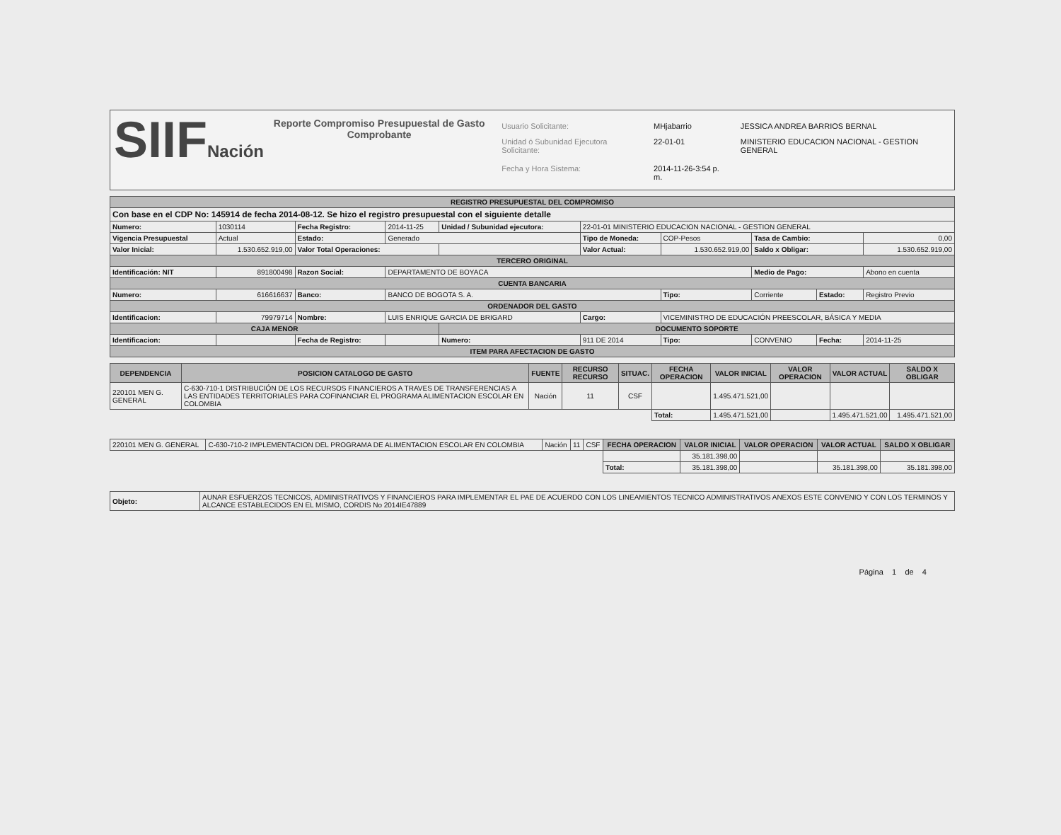SIIFNación
Reporte Compromiso Presupuestal de Gasto
Comprobante
| Usuario Solicitante: | MHjabarrio | JESSICA ANDREA BARRIOS BERNAL |
| Unidad ó Subunidad Ejecutora Solicitante: | 22-01-01 | MINISTERIO EDUCACION NACIONAL - GESTION GENERAL |
| Fecha y Hora Sistema: | 2014-11-26-3:54 p. m. | |
| REGISTRO PRESUPUESTAL DEL COMPROMISO | | | | | | | | | |
| Con base en el CDP No: 145914 de fecha 2014-08-12. Se hizo el registro presupuestal con el siguiente detalle | | | | | | | | | |
| Numero: | 1030114 | Fecha Registro: | 2014-11-25 | Unidad / Subunidad ejecutora: | 22-01-01 MINISTERIO EDUCACION NACIONAL - GESTION GENERAL | | | | |
| Vigencia Presupuestal | Actual | Estado: | Generado | | Tipo de Moneda: | COP-Pesos | Tasa de Cambio: | | 0,00 |
| Valor Inicial: | 1.530.652.919,00 | Valor Total Operaciones: | | | Valor Actual: | 1.530.652.919,00 | Saldo x Obligar: | | 1.530.652.919,00 |
| TERCERO ORIGINAL | | | | | | | | | |
| Identificación: NIT | 891800498 | Razon Social: | DEPARTAMENTO DE BOYACA | | | | Medio de Pago: | | Abono en cuenta |
| CUENTA BANCARIA | | | | | | | | | |
| Numero: | 616616637 | Banco: | BANCO DE BOGOTA S. A. | | | Tipo: | Corriente | Estado: | Registro Previo |
| ORDENADOR DEL GASTO | | | | | | | | | |
| Identificacion: | 79979714 | Nombre: | LUIS ENRIQUE GARCIA DE BRIGARD | | Cargo: | VICEMINISTRO DE EDUCACIÓN PREESCOLAR, BÁSICA Y MEDIA | | | |
| CAJA MENOR | | | | DOCUMENTO SOPORTE | | | | | |
| Identificacion: | | Fecha de Registro: | | Numero: | 911 DE 2014 | Tipo: | CONVENIO | Fecha: | 2014-11-25 |
| ITEM PARA AFECTACION DE GASTO | | | | | | | | | |
| DEPENDENCIA | POSICION CATALOGO DE GASTO | FUENTE | RECURSO RECURSO | SITUAC. | FECHA OPERACION | VALOR INICIAL | VALOR OPERACION | VALOR ACTUAL | SALDO X OBLIGAR |
| --- | --- | --- | --- | --- | --- | --- | --- | --- | --- |
| 220101 MEN G. GENERAL | C-630-710-1 DISTRIBUCIÓN DE LOS RECURSOS FINANCIEROS A TRAVES DE TRANSFERENCIAS A LAS ENTIDADES TERRITORIALES PARA COFINANCIAR EL PROGRAMA ALIMENTACION ESCOLAR EN COLOMBIA | Nación | 11 | CSF | | 1.495.471.521,00 | | | |
| | | | | | Total: | 1.495.471.521,00 | | 1.495.471.521,00 | 1.495.471.521,00 |
| 220101 MEN G. GENERAL | C-630-710-2 IMPLEMENTACION DEL PROGRAMA DE ALIMENTACION ESCOLAR EN COLOMBIA | Nación | 11 | CSF | FECHA OPERACION | VALOR INICIAL | VALOR OPERACION | VALOR ACTUAL | SALDO X OBLIGAR |
| | | | | | | 35.181.398,00 | | | |
| | | | | | Total: | 35.181.398,00 | | 35.181.398,00 | 35.181.398,00 |
| Objeto: | AUNAR ESFUERZOS TECNICOS, ADMINISTRATIVOS Y FINANCIEROS PARA IMPLEMENTAR EL PAE DE ACUERDO CON LOS LINEAMIENTOS TECNICO ADMINISTRATIVOS ANEXOS ESTE CONVENIO Y CON LOS TERMINOS Y ALCANCE ESTABLECIDOS EN EL MISMO, CORDIS No 2014IE47889 |
Página 1 de 4